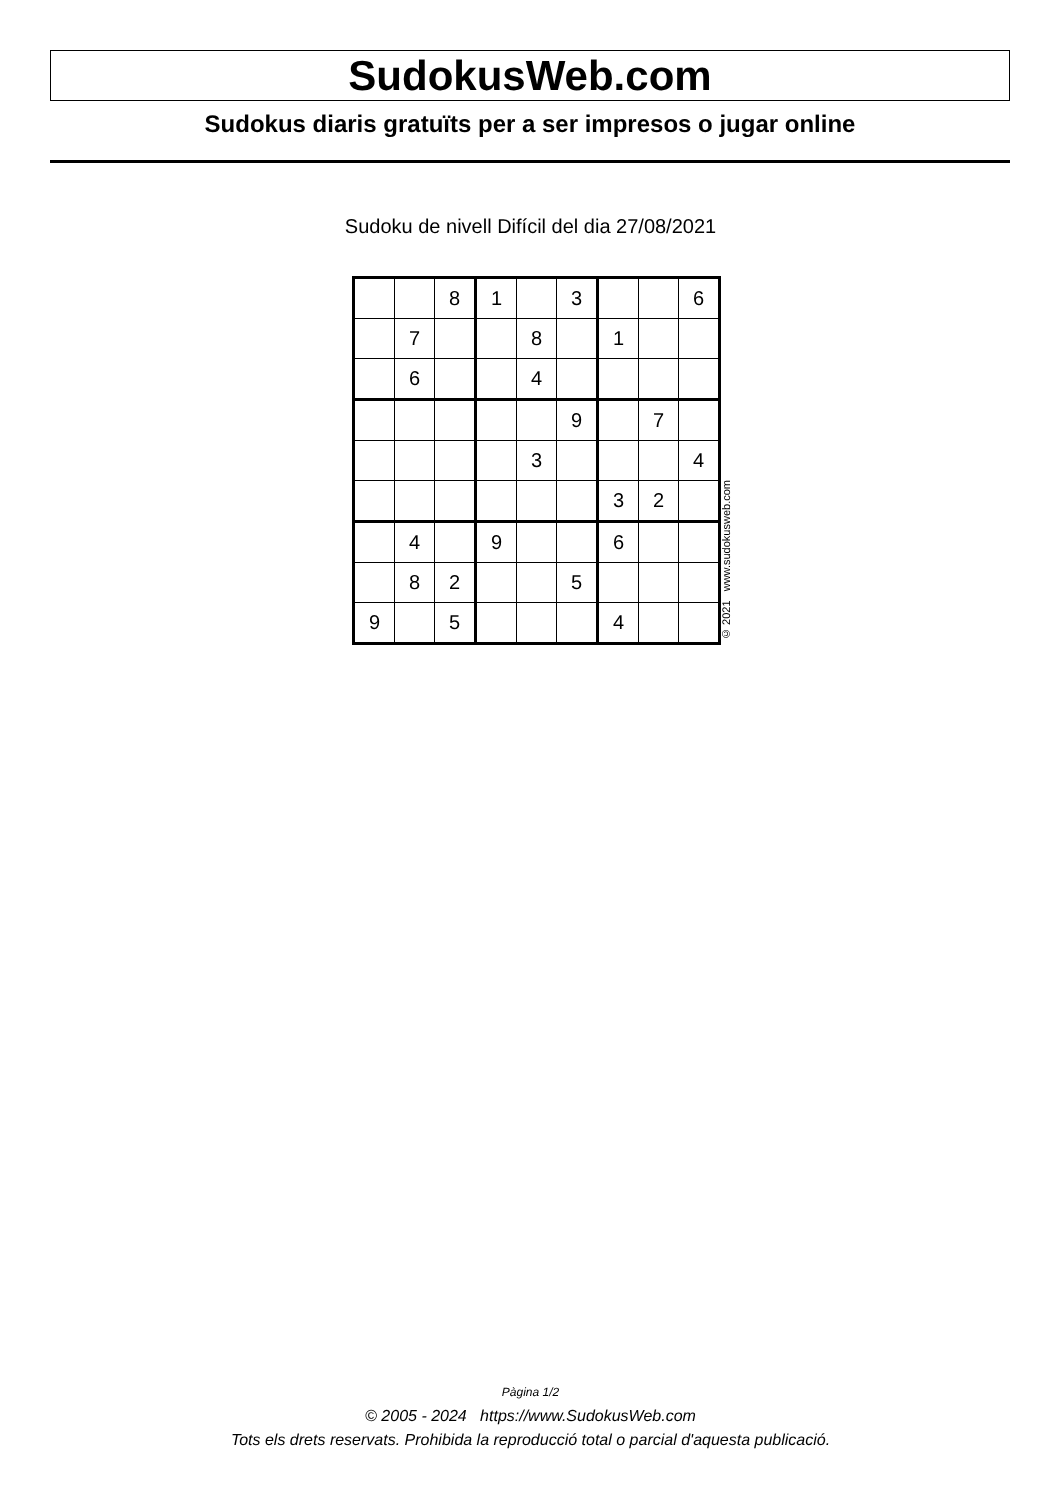SudokusWeb.com
Sudokus diaris gratuïts per a ser impresos o jugar online
Sudoku de nivell Difícil del dia 27/08/2021
| | | 8 | 1 | | 3 | | | 6 |
| | 7 | | | 8 | | 1 | | |
| | 6 | | | 4 | | | | |
| | | | | | 9 | | 7 | |
| | | | | 3 | | | | 4 |
| | | | | | | 3 | 2 | |
| | 4 | | 9 | | | 6 | | |
| | 8 | 2 | | | 5 | | | |
| 9 | | 5 | | | | 4 | | |
© 2021 www.sudokusweb.com
Pàgina 1/2
© 2005 - 2024 https://www.SudokusWeb.com
Tots els drets reservats. Prohibida la reproducció total o parcial d'aquesta publicació.